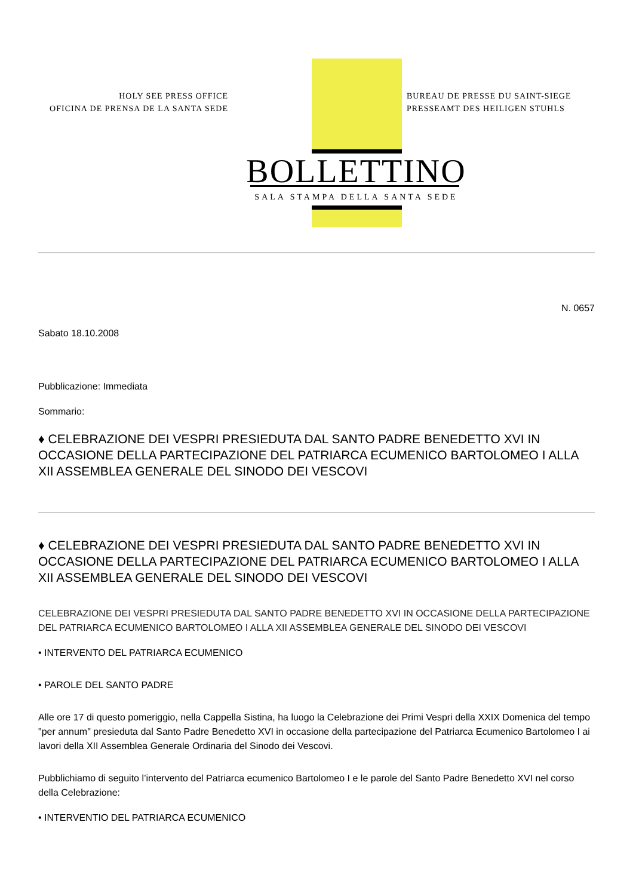HOLY SEE PRESS OFFICE
OFICINA DE PRENSA DE LA SANTA SEDE
BUREAU DE PRESSE DU SAINT-SIEGE
PRESSEAMT DES HEILIGEN STUHLS
BOLLETTINO
SALA STAMPA DELLA SANTA SEDE
N. 0657
Sabato 18.10.2008
Pubblicazione: Immediata
Sommario:
♦ CELEBRAZIONE DEI VESPRI PRESIEDUTA DAL SANTO PADRE BENEDETTO XVI IN OCCASIONE DELLA PARTECIPAZIONE DEL PATRIARCA ECUMENICO BARTOLOMEO I ALLA XII ASSEMBLEA GENERALE DEL SINODO DEI VESCOVI
♦ CELEBRAZIONE DEI VESPRI PRESIEDUTA DAL SANTO PADRE BENEDETTO XVI IN OCCASIONE DELLA PARTECIPAZIONE DEL PATRIARCA ECUMENICO BARTOLOMEO I ALLA XII ASSEMBLEA GENERALE DEL SINODO DEI VESCOVI
CELEBRAZIONE DEI VESPRI PRESIEDUTA DAL SANTO PADRE BENEDETTO XVI IN OCCASIONE DELLA PARTECIPAZIONE DEL PATRIARCA ECUMENICO BARTOLOMEO I ALLA XII ASSEMBLEA GENERALE DEL SINODO DEI VESCOVI
• INTERVENTO DEL PATRIARCA ECUMENICO
• PAROLE DEL SANTO PADRE
Alle ore 17 di questo pomeriggio, nella Cappella Sistina, ha luogo la Celebrazione dei Primi Vespri della XXIX Domenica del tempo "per annum" presieduta dal Santo Padre Benedetto XVI in occasione della partecipazione del Patriarca Ecumenico Bartolomeo I ai lavori della XII Assemblea Generale Ordinaria del Sinodo dei Vescovi.
Pubblichiamo di seguito l’intervento del Patriarca ecumenico Bartolomeo I e le parole del Santo Padre Benedetto XVI nel corso della Celebrazione:
• INTERVENTIO DEL PATRIARCA ECUMENICO